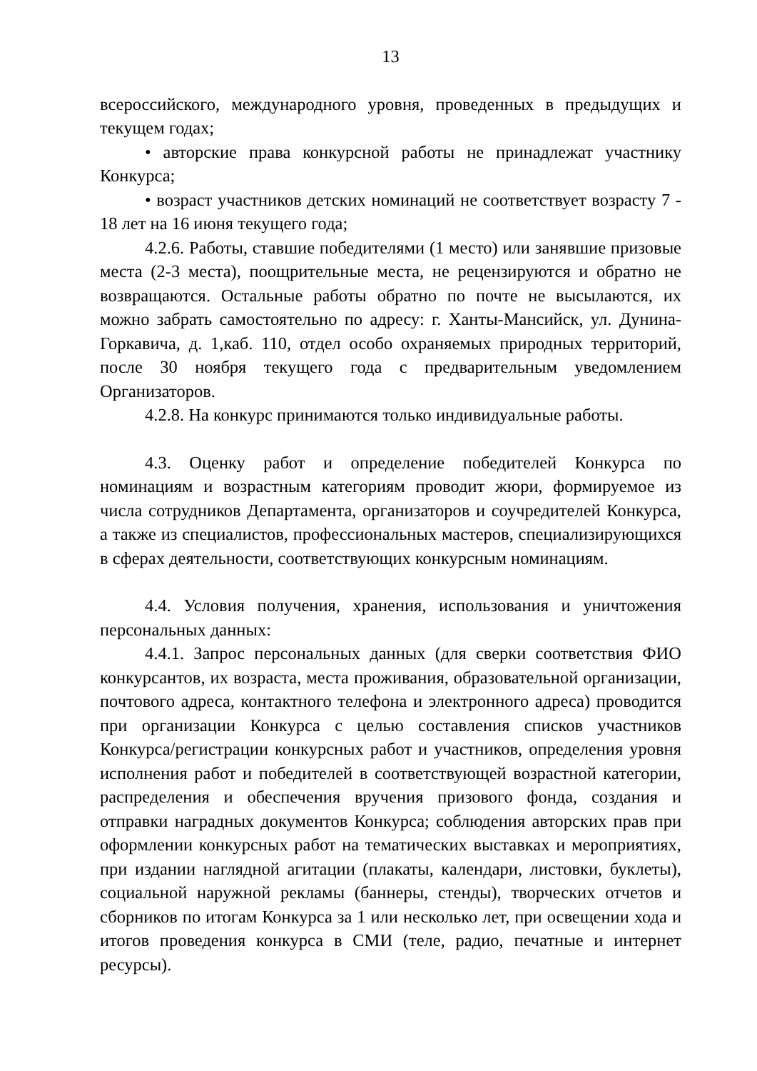13
всероссийского, международного уровня, проведенных в предыдущих и текущем годах;
• авторские права конкурсной работы не принадлежат участнику Конкурса;
• возраст участников детских номинаций не соответствует возрасту 7 - 18 лет на 16 июня текущего года;
4.2.6. Работы, ставшие победителями (1 место) или занявшие призовые места (2-3 места), поощрительные места, не рецензируются и обратно не возвращаются. Остальные работы обратно по почте не высылаются, их можно забрать самостоятельно по адресу: г. Ханты-Мансийск, ул. Дунина-Горкавича, д. 1,каб. 110, отдел особо охраняемых природных территорий, после 30 ноября текущего года с предварительным уведомлением Организаторов.
4.2.8. На конкурс принимаются только индивидуальные работы.
4.3. Оценку работ и определение победителей Конкурса по номинациям и возрастным категориям проводит жюри, формируемое из числа сотрудников Департамента, организаторов и соучредителей Конкурса, а также из специалистов, профессиональных мастеров, специализирующихся в сферах деятельности, соответствующих конкурсным номинациям.
4.4. Условия получения, хранения, использования и уничтожения персональных данных:
4.4.1. Запрос персональных данных (для сверки соответствия ФИО конкурсантов, их возраста, места проживания, образовательной организации, почтового адреса, контактного телефона и электронного адреса) проводится при организации Конкурса с целью составления списков участников Конкурса/регистрации конкурсных работ и участников, определения уровня исполнения работ и победителей в соответствующей возрастной категории, распределения и обеспечения вручения призового фонда, создания и отправки наградных документов Конкурса; соблюдения авторских прав при оформлении конкурсных работ на тематических выставках и мероприятиях, при издании наглядной агитации (плакаты, календари, листовки, буклеты), социальной наружной рекламы (баннеры, стенды), творческих отчетов и сборников по итогам Конкурса за 1 или несколько лет, при освещении хода и итогов проведения конкурса в СМИ (теле, радио, печатные и интернет ресурсы).